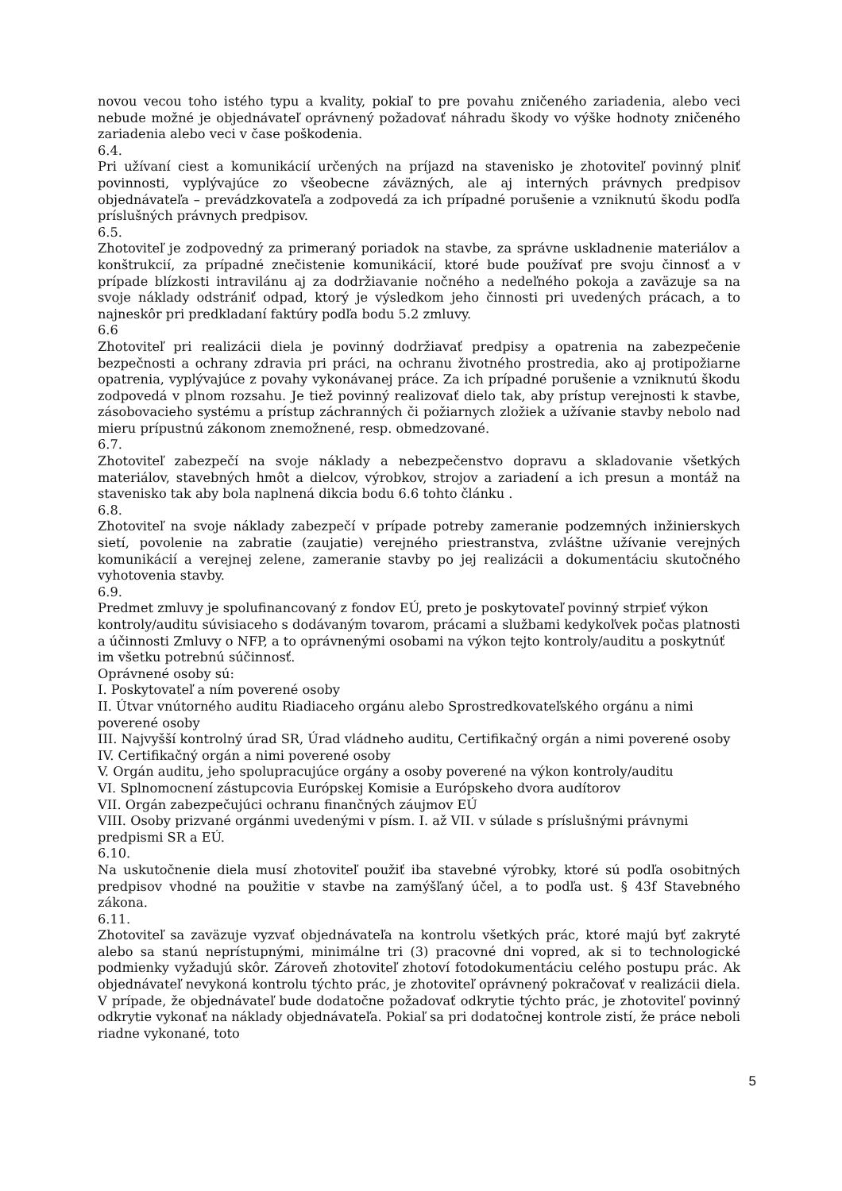novou vecou toho istého typu a kvality, pokiaľ to pre povahu zničeného zariadenia, alebo veci nebude možné je objednávateľ oprávnený požadovať náhradu škody vo výške hodnoty zničeného zariadenia alebo veci v čase poškodenia.
6.4.
Pri užívaní ciest a komunikácií určených na príjazd na stavenisko je zhotoviteľ povinný plniť povinnosti, vyplývajúce zo všeobecne záväzných, ale aj interných právnych predpisov objednávateľa – prevádzkovateľa a zodpovedá za ich prípadné porušenie a vzniknutú škodu podľa príslušných právnych predpisov.
6.5.
Zhotoviteľ je zodpovedný za primeraný poriadok na stavbe, za správne uskladnenie materiálov a konštrukcií, za prípadné znečistenie komunikácií, ktoré bude používať pre svoju činnosť a v prípade blízkosti intravilánu aj za dodržiavanie nočného a nedeľného pokoja a zaväzuje sa na svoje náklady odstrániť odpad, ktorý je výsledkom jeho činnosti pri uvedených prácach, a to najneskôr pri predkladaní faktúry podľa bodu 5.2 zmluvy.
6.6
Zhotoviteľ pri realizácii diela je povinný dodržiavať predpisy a opatrenia na zabezpečenie bezpečnosti a ochrany zdravia pri práci, na ochranu životného prostredia, ako aj protipožiarne opatrenia, vyplývajúce z povahy vykonávanej práce. Za ich prípadné porušenie a vzniknutú škodu zodpovedá v plnom rozsahu. Je tiež povinný realizovať dielo tak, aby prístup verejnosti k stavbe, zásobovacieho systému a prístup záchranných či požiarnych zložiek a užívanie stavby nebolo nad mieru prípustnú zákonom znemožnené, resp. obmedzované.
6.7.
Zhotoviteľ zabezpečí na svoje náklady a nebezpečenstvo dopravu a skladovanie všetkých materiálov, stavebných hmôt a dielcov, výrobkov, strojov a zariadení a ich presun a montáž na stavenisko tak aby bola naplnená dikcia bodu 6.6 tohto článku .
6.8.
Zhotoviteľ na svoje náklady zabezpečí v prípade potreby zameranie podzemných inžinierskych sietí, povolenie na zabratie (zaujatie) verejného priestranstva, zvláštne užívanie verejných komunikácií a verejnej zelene, zameranie stavby po jej realizácii a dokumentáciu skutočného vyhotovenia stavby.
6.9.
Predmet zmluvy je spolufinancovaný z fondov EÚ, preto je poskytovateľ povinný strpieť výkon kontroly/auditu súvisiaceho s dodávaným tovarom, prácami a službami kedykoľvek počas platnosti a účinnosti Zmluvy o NFP, a to oprávnenými osobami na výkon tejto kontroly/auditu a poskytnúť im všetku potrebnú súčinnosť.
Oprávnené osoby sú:
I. Poskytovateľ a ním poverené osoby
II. Útvar vnútorného auditu Riadiaceho orgánu alebo Sprostredkovateľského orgánu a nimi poverené osoby
III. Najvyšší kontrolný úrad SR, Úrad vládneho auditu, Certifikačný orgán a nimi poverené osoby
IV. Certifikačný orgán a nimi poverené osoby
V. Orgán auditu, jeho spolupracujúce orgány a osoby poverené na výkon kontroly/auditu
VI. Splnomocnení zástupcovia Európskej Komisie a Európskeho dvora audítorov
VII. Orgán zabezpečujúci ochranu finančných záujmov EÚ
VIII. Osoby prizvané orgánmi uvedenými v písm. I. až VII. v súlade s príslušnými právnymi predpismi SR a EÚ.
6.10.
Na uskutočnenie diela musí zhotoviteľ použiť iba stavebné výrobky, ktoré sú podľa osobitných predpisov vhodné na použitie v stavbe na zamýšľaný účel, a to podľa ust. § 43f Stavebného zákona.
6.11.
Zhotoviteľ sa zaväzuje vyzvať objednávateľa na kontrolu všetkých prác, ktoré majú byť zakryté alebo sa stanú neprístupnými, minimálne tri (3) pracovné dni vopred, ak si to technologické podmienky vyžadujú skôr. Zároveň zhotoviteľ zhotoví fotodokumentáciu celého postupu prác. Ak objednávateľ nevykoná kontrolu týchto prác, je zhotoviteľ oprávnený pokračovať v realizácii diela. V prípade, že objednávateľ bude dodatočne požadovať odkrytie týchto prác, je zhotoviteľ povinný odkrytie vykonať na náklady objednávateľa. Pokiaľ sa pri dodatočnej kontrole zistí, že práce neboli riadne vykonané, toto
5